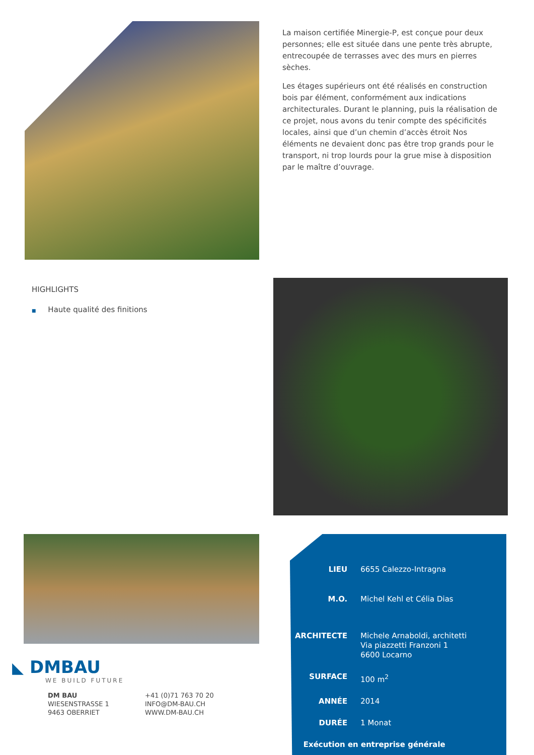La maison certifiée Minergie-P, est conçue pour deux personnes; elle est située dans une pente très abrupte, entrecoupée de terrasses avec des murs en pierres sèches.
Les étages supérieurs ont été réalisés en construction bois par élément, conformément aux indications architecturales. Durant le planning, puis la réalisation de ce projet, nous avons du tenir compte des spécificités locales, ainsi que d’un chemin d’accès étroit Nos éléments ne devaient donc pas être trop grands pour le transport, ni trop lourds pour la grue mise à disposition par le maître d’ouvrage.
HIGHLIGHTS
■ Haute qualité des finitions
◣ DMBAU
WE BUILD FUTURE
DM BAU
WIESENSTRASSE 1
9463 OBERRIET
+41 (0)71 763 70 20
INFO@DM-BAU.CH
WWW.DM-BAU.CH
| LIEU | 6655 Calezzo-Intragna |
| M.O. | Michel Kehl et Célia Dias |
| ARCHITECTE | Michele Arnaboldi, architetti Via piazzetti Franzoni 1 6600 Locarno |
| SURFACE | 100 m<sup>2</sup> |
| ANNÉE | 2014 |
| DURÉE | 1 Monat |
| Exécution en entreprise générale | |